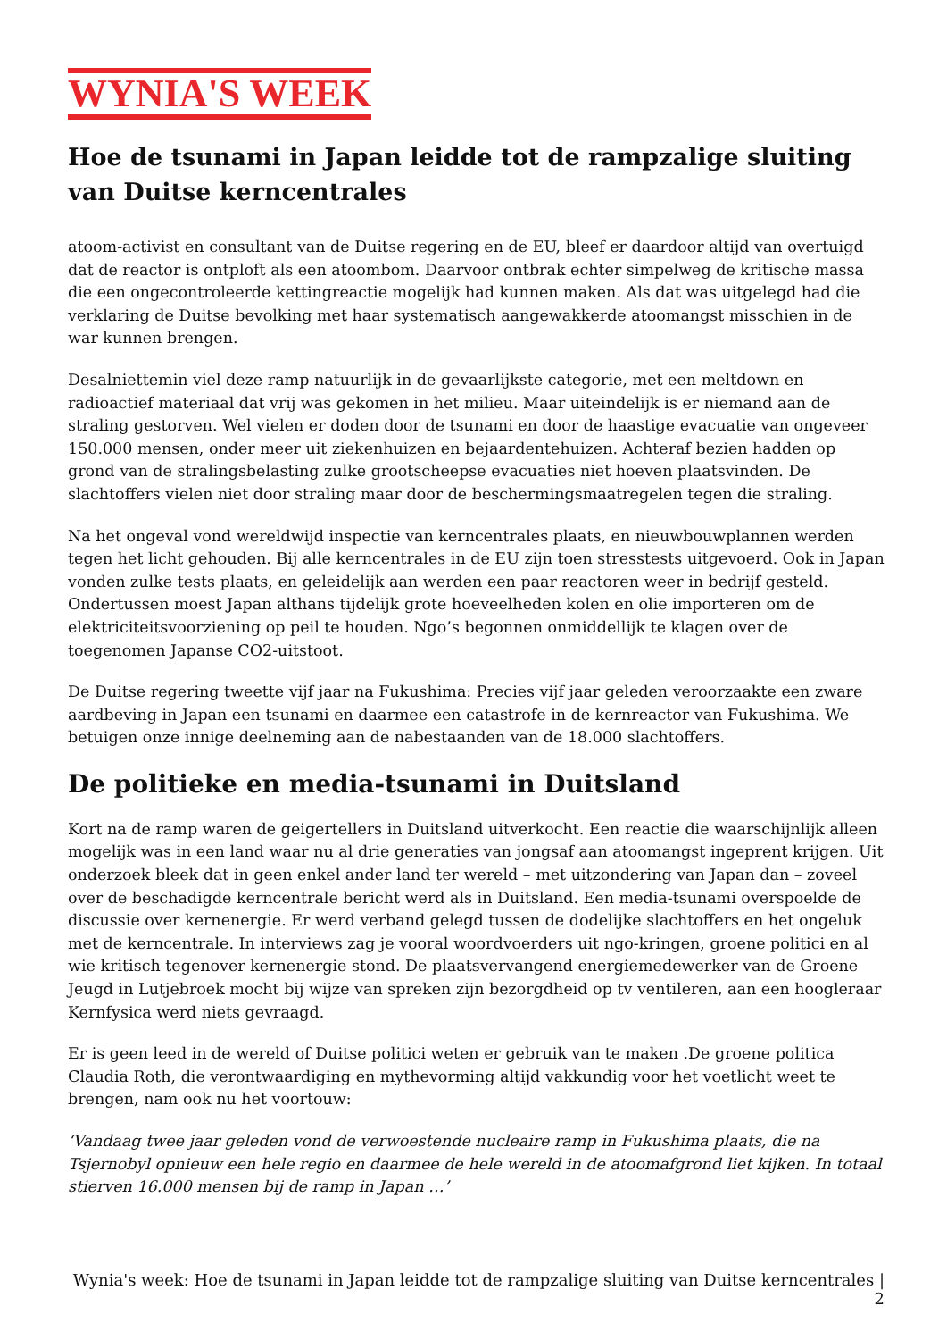WYNIA'S WEEK
Hoe de tsunami in Japan leidde tot de rampzalige sluiting van Duitse kerncentrales
atoom-activist en consultant van de Duitse regering en de EU, bleef er daardoor altijd van overtuigd dat de reactor is ontploft als een atoombom. Daarvoor ontbrak echter simpelweg de kritische massa die een ongecontroleerde kettingreactie mogelijk had kunnen maken. Als dat was uitgelegd had die verklaring de Duitse bevolking met haar systematisch aangewakkerde atoomangst misschien in de war kunnen brengen.
Desalniettemin viel deze ramp natuurlijk in de gevaarlijkste categorie, met een meltdown en radioactief materiaal dat vrij was gekomen in het milieu. Maar uiteindelijk is er niemand aan de straling gestorven. Wel vielen er doden door de tsunami en door de haastige evacuatie van ongeveer 150.000 mensen, onder meer uit ziekenhuizen en bejaardentehuizen. Achteraf bezien hadden op grond van de stralingsbelasting zulke grootscheepse evacuaties niet hoeven plaatsvinden. De slachtoffers vielen niet door straling maar door de beschermingsmaatregelen tegen die straling.
Na het ongeval vond wereldwijd inspectie van kerncentrales plaats, en nieuwbouwplannen werden tegen het licht gehouden. Bij alle kerncentrales in de EU zijn toen stresstests uitgevoerd. Ook in Japan vonden zulke tests plaats, en geleidelijk aan werden een paar reactoren weer in bedrijf gesteld. Ondertussen moest Japan althans tijdelijk grote hoeveelheden kolen en olie importeren om de elektriciteitsvoorziening op peil te houden. Ngo’s begonnen onmiddellijk te klagen over de toegenomen Japanse CO2-uitstoot.
De Duitse regering tweette vijf jaar na Fukushima: Precies vijf jaar geleden veroorzaakte een zware aardbeving in Japan een tsunami en daarmee een catastrofe in de kernreactor van Fukushima. We betuigen onze innige deelneming aan de nabestaanden van de 18.000 slachtoffers.
De politieke en media-tsunami in Duitsland
Kort na de ramp waren de geigertellers in Duitsland uitverkocht. Een reactie die waarschijnlijk alleen mogelijk was in een land waar nu al drie generaties van jongsaf aan atoomangst ingeprent krijgen. Uit onderzoek bleek dat in geen enkel ander land ter wereld – met uitzondering van Japan dan – zoveel over de beschadigde kerncentrale bericht werd als in Duitsland. Een media-tsunami overspoelde de discussie over kernenergie. Er werd verband gelegd tussen de dodelijke slachtoffers en het ongeluk met de kerncentrale. In interviews zag je vooral woordvoerders uit ngo-kringen, groene politici en al wie kritisch tegenover kernenergie stond. De plaatsvervangend energiemedewerker van de Groene Jeugd in Lutjebroek mocht bij wijze van spreken zijn bezorgdheid op tv ventileren, aan een hoogleraar Kernfysica werd niets gevraagd.
Er is geen leed in de wereld of Duitse politici weten er gebruik van te maken .De groene politica Claudia Roth, die verontwaardiging en mythevorming altijd vakkundig voor het voetlicht weet te brengen, nam ook nu het voortouw:
‘Vandaag twee jaar geleden vond de verwoestende nucleaire ramp in Fukushima plaats, die na Tsjernobyl opnieuw een hele regio en daarmee de hele wereld in de atoomafgrond liet kijken. In totaal stierven 16.000 mensen bij de ramp in Japan …’
Wynia's week: Hoe de tsunami in Japan leidde tot de rampzalige sluiting van Duitse kerncentrales | 2